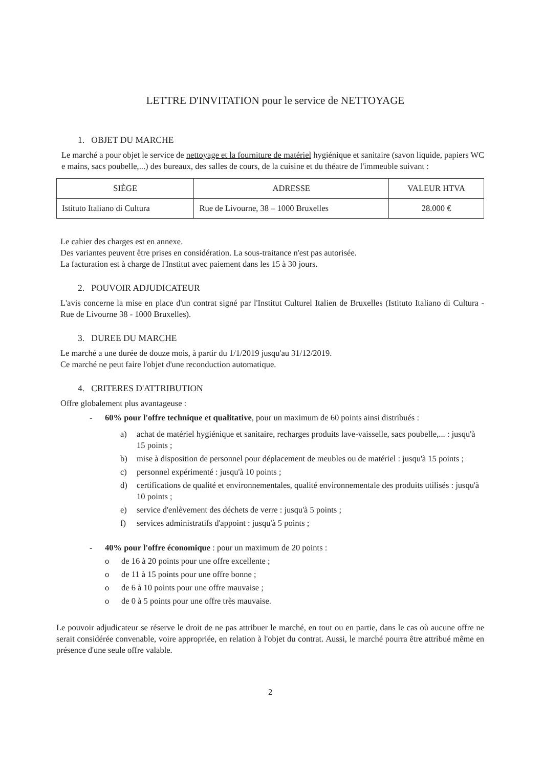LETTRE D'INVITATION pour le service de NETTOYAGE
1. OBJET DU MARCHE
Le marché a pour objet le service de nettoyage et la fourniture de matériel hygiénique et sanitaire (savon liquide, papiers WC e mains, sacs poubelle,...) des bureaux, des salles de cours, de la cuisine et du théatre de l'immeuble suivant :
| SIÈGE | ADRESSE | VALEUR HTVA |
| --- | --- | --- |
| Istituto Italiano di Cultura | Rue de Livourne, 38 – 1000 Bruxelles | 28.000 € |
Le cahier des charges est en annexe.
Des variantes peuvent être prises en considération. La sous-traitance n'est pas autorisée.
La facturation est à charge de l'Institut avec paiement dans les 15 à 30 jours.
2. POUVOIR ADJUDICATEUR
L'avis concerne la mise en place d'un contrat signé par l'Institut Culturel Italien de Bruxelles (Istituto Italiano di Cultura - Rue de Livourne 38 - 1000 Bruxelles).
3. DUREE DU MARCHE
Le marché a une durée de douze mois, à partir du 1/1/2019 jusqu'au 31/12/2019.
Ce marché ne peut faire l'objet d'une reconduction automatique.
4. CRITERES D'ATTRIBUTION
Offre globalement plus avantageuse :
- 60% pour l'offre technique et qualitative, pour un maximum de 60 points ainsi distribués :
a) achat de matériel hygiénique et sanitaire, recharges produits lave-vaisselle, sacs poubelle,... : jusqu'à 15 points ;
b) mise à disposition de personnel pour déplacement de meubles ou de matériel : jusqu'à 15 points ;
c) personnel expérimenté : jusqu'à 10 points ;
d) certifications de qualité et environnementales, qualité environnementale des produits utilisés : jusqu'à 10 points ;
e) service d'enlèvement des déchets de verre : jusqu'à 5 points ;
f) services administratifs d'appoint : jusqu'à 5 points ;
- 40% pour l'offre économique : pour un maximum de 20 points :
o de 16 à 20 points pour une offre excellente ;
o de 11 à 15 points pour une offre bonne ;
o de 6 à 10 points pour une offre mauvaise ;
o de 0 à 5 points pour une offre très mauvaise.
Le pouvoir adjudicateur se réserve le droit de ne pas attribuer le marché, en tout ou en partie, dans le cas où aucune offre ne serait considérée convenable, voire appropriée, en relation à l'objet du contrat. Aussi, le marché pourra être attribué même en présence d'une seule offre valable.
2